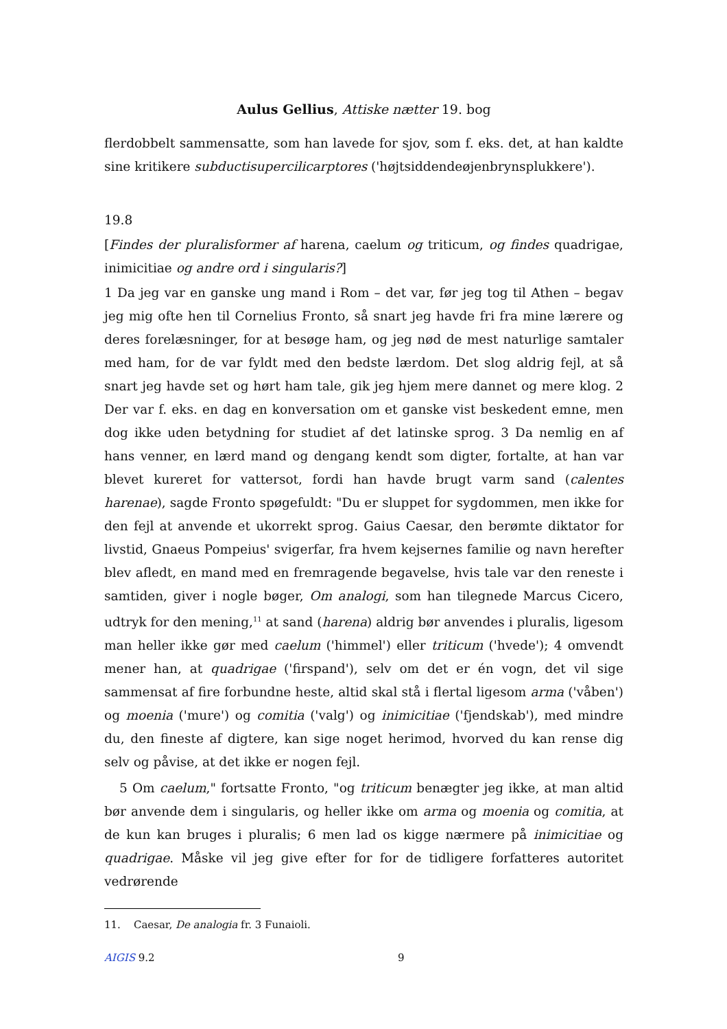Aulus Gellius, Attiske nætter 19. bog
flerdobbelt sammensatte, som han lavede for sjov, som f. eks. det, at han kaldte sine kritikere subductisupercilicarptores ('højtsiddendeøjenbrynsplukkere').
19.8
[Findes der pluralisformer af harena, caelum og triticum, og findes quadrigae, inimicitiae og andre ord i singularis?]
1 Da jeg var en ganske ung mand i Rom – det var, før jeg tog til Athen – begav jeg mig ofte hen til Cornelius Fronto, så snart jeg havde fri fra mine lærere og deres forelæsninger, for at besøge ham, og jeg nød de mest naturlige samtaler med ham, for de var fyldt med den bedste lærdom. Det slog aldrig fejl, at så snart jeg havde set og hørt ham tale, gik jeg hjem mere dannet og mere klog. 2 Der var f. eks. en dag en konversation om et ganske vist beskedent emne, men dog ikke uden betydning for studiet af det latinske sprog. 3 Da nemlig en af hans venner, en lærd mand og dengang kendt som digter, fortalte, at han var blevet kureret for vattersot, fordi han havde brugt varm sand (calentes harenae), sagde Fronto spøgefuldt: "Du er sluppet for sygdommen, men ikke for den fejl at anvende et ukorrekt sprog. Gaius Caesar, den berømte diktator for livstid, Gnaeus Pompeius' svigerfar, fra hvem kejsernes familie og navn herefter blev afledt, en mand med en fremragende begavelse, hvis tale var den reneste i samtiden, giver i nogle bøger, Om analogi, som han tilegnede Marcus Cicero, udtryk for den mening,<sup>11</sup> at sand (harena) aldrig bør anvendes i pluralis, ligesom man heller ikke gør med caelum ('himmel') eller triticum ('hvede'); 4 omvendt mener han, at quadrigae ('firspand'), selv om det er én vogn, det vil sige sammensat af fire forbundne heste, altid skal stå i flertal ligesom arma ('våben') og moenia ('mure') og comitia ('valg') og inimicitiae ('fjendskab'), med mindre du, den fineste af digtere, kan sige noget herimod, hvorved du kan rense dig selv og påvise, at det ikke er nogen fejl.
5 Om caelum," fortsatte Fronto, "og triticum benægter jeg ikke, at man altid bør anvende dem i singularis, og heller ikke om arma og moenia og comitia, at de kun kan bruges i pluralis; 6 men lad os kigge nærmere på inimicitiae og quadrigae. Måske vil jeg give efter for for de tidligere forfatteres autoritet vedrørende
11. Caesar, De analogia fr. 3 Funaioli.
AIGIS 9.2 9